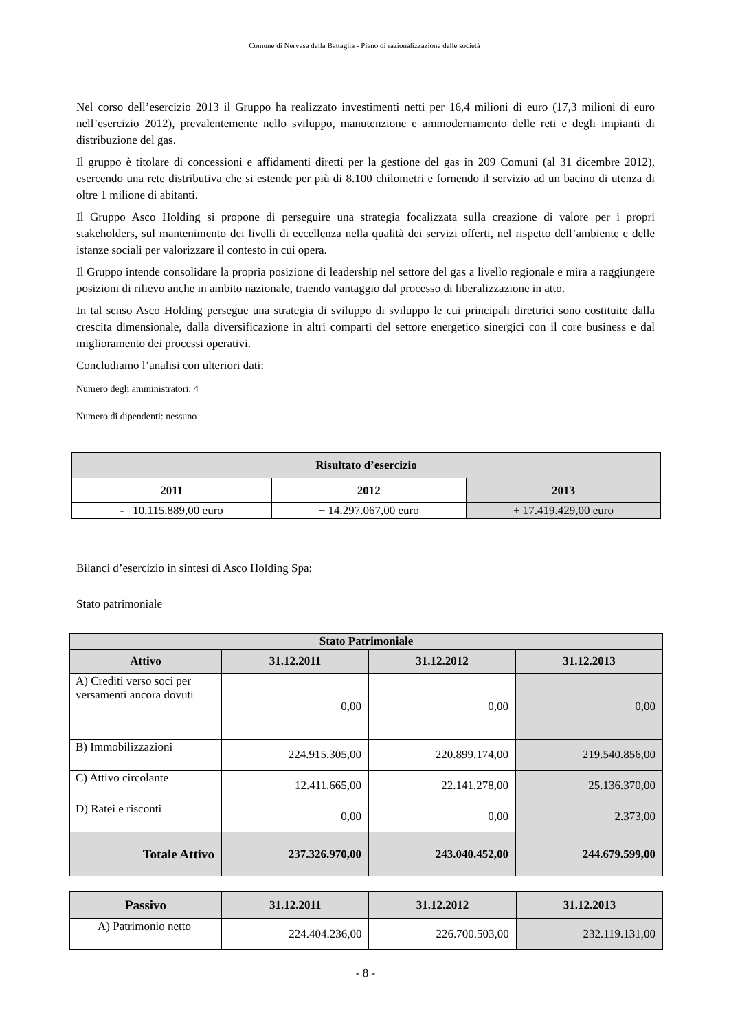Comune di Nervesa della Battaglia - Piano di razionalizzazione delle società
Nel corso dell’esercizio 2013 il Gruppo ha realizzato investimenti netti per 16,4 milioni di euro (17,3 milioni di euro nell’esercizio 2012), prevalentemente nello sviluppo, manutenzione e ammodernamento delle reti e degli impianti di distribuzione del gas.
Il gruppo è titolare di concessioni e affidamenti diretti per la gestione del gas in 209 Comuni (al 31 dicembre 2012), esercendo una rete distributiva che si estende per più di 8.100 chilometri e fornendo il servizio ad un bacino di utenza di oltre 1 milione di abitanti.
Il Gruppo Asco Holding si propone di perseguire una strategia focalizzata sulla creazione di valore per i propri stakeholders, sul mantenimento dei livelli di eccellenza nella qualità dei servizi offerti, nel rispetto dell’ambiente e delle istanze sociali per valorizzare il contesto in cui opera.
Il Gruppo intende consolidare la propria posizione di leadership nel settore del gas a livello regionale e mira a raggiungere posizioni di rilievo anche in ambito nazionale, traendo vantaggio dal processo di liberalizzazione in atto.
In tal senso Asco Holding persegue una strategia di sviluppo di sviluppo le cui principali direttrici sono costituite dalla crescita dimensionale, dalla diversificazione in altri comparti del settore energetico sinergici con il core business e dal miglioramento dei processi operativi.
Concludiamo l’analisi con ulteriori dati:
Numero degli amministratori: 4
Numero di dipendenti: nessuno
| Risultato d’esercizio | | |
| --- | --- | --- |
| 2011 | 2012 | 2013 |
| - 10.115.889,00 euro | + 14.297.067,00 euro | + 17.419.429,00 euro |
Bilanci d’esercizio in sintesi di Asco Holding Spa:
Stato patrimoniale
| Stato Patrimoniale | | | |
| --- | --- | --- | --- |
| Attivo | 31.12.2011 | 31.12.2012 | 31.12.2013 |
| A) Crediti verso soci per versamenti ancora dovuti | 0,00 | 0,00 | 0,00 |
| B) Immobilizzazioni | 224.915.305,00 | 220.899.174,00 | 219.540.856,00 |
| C) Attivo circolante | 12.411.665,00 | 22.141.278,00 | 25.136.370,00 |
| D) Ratei e risconti | 0,00 | 0,00 | 2.373,00 |
| Totale Attivo | 237.326.970,00 | 243.040.452,00 | 244.679.599,00 |
| Passivo | 31.12.2011 | 31.12.2012 | 31.12.2013 |
| --- | --- | --- | --- |
| A) Patrimonio netto | 224.404.236,00 | 226.700.503,00 | 232.119.131,00 |
- 8 -